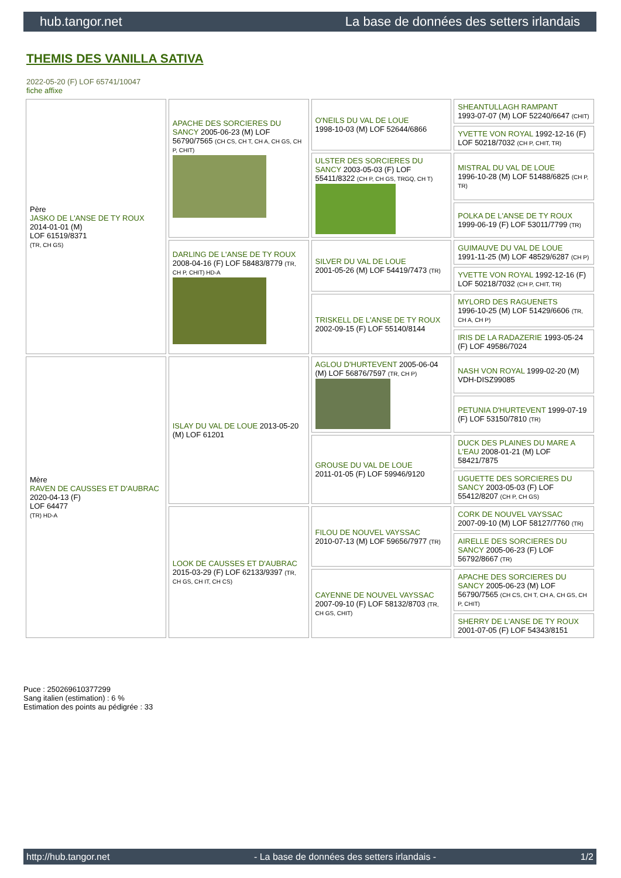hub.tangor.net La base de données des setters irlandais
THEMIS DES VANILLA SATIVA
2022-05-20 (F) LOF 65741/10047
fiche affixe
| Père JASKO DE L'ANSE DE TY ROUX 2014-01-01 (M) LOF 61519/8371 (TR, CH GS) | APACHE DES SORCIERES DU SANCY 2005-06-23 (M) LOF 56790/7565 (CH CS, CH T, CH A, CH GS, CH P, CHIT) | O'NEILS DU VAL DE LOUE 1998-10-03 (M) LOF 52644/6866 | SHEANTULLAGH RAMPANT 1993-07-07 (M) LOF 52240/6647 (CHIT) |
| | | | YVETTE VON ROYAL 1992-12-16 (F) LOF 50218/7032 (CH P, CHIT, TR) |
| | | ULSTER DES SORCIERES DU SANCY 2003-05-03 (F) LOF 55411/8322 (CH P, CH GS, TRGQ, CH T) | MISTRAL DU VAL DE LOUE 1996-10-28 (M) LOF 51488/6825 (CH P, TR) |
| | | | POLKA DE L'ANSE DE TY ROUX 1999-06-19 (F) LOF 53011/7799 (TR) |
| | DARLING DE L'ANSE DE TY ROUX 2008-04-16 (F) LOF 58483/8779 (TR, CH P, CHIT) HD-A | SILVER DU VAL DE LOUE 2001-05-26 (M) LOF 54419/7473 (TR) | GUIMAUVE DU VAL DE LOUE 1991-11-25 (M) LOF 48529/6287 (CH P) |
| | | | YVETTE VON ROYAL 1992-12-16 (F) LOF 50218/7032 (CH P, CHIT, TR) |
| | | TRISKELL DE L'ANSE DE TY ROUX 2002-09-15 (F) LOF 55140/8144 | MYLORD DES RAGUENETS 1996-10-25 (M) LOF 51429/6606 (TR, CH A, CH P) |
| | | | IRIS DE LA RADAZERIE 1993-05-24 (F) LOF 49586/7024 |
| Mère RAVEN DE CAUSSES ET D'AUBRAC 2020-04-13 (F) LOF 64477 (TR) HD-A | ISLAY DU VAL DE LOUE 2013-05-20 (M) LOF 61201 | AGLOU D'HURTEVENT 2005-06-04 (M) LOF 56876/7597 (TR, CH P) | NASH VON ROYAL 1999-02-20 (M) VDH-DISZ99085 |
| | | | PETUNIA D'HURTEVENT 1999-07-19 (F) LOF 53150/7810 (TR) |
| | | GROUSE DU VAL DE LOUE 2011-01-05 (F) LOF 59946/9120 | DUCK DES PLAINES DU MARE A L'EAU 2008-01-21 (M) LOF 58421/7875 |
| | | | UGUETTE DES SORCIERES DU SANCY 2003-05-03 (F) LOF 55412/8207 (CH P, CH GS) |
| | LOOK DE CAUSSES ET D'AUBRAC 2015-03-29 (F) LOF 62133/9397 (TR, CH GS, CH IT, CH CS) | FILOU DE NOUVEL VAYSSAC 2010-07-13 (M) LOF 59656/7977 (TR) | CORK DE NOUVEL VAYSSAC 2007-09-10 (M) LOF 58127/7760 (TR) |
| | | | AIRELLE DES SORCIERES DU SANCY 2005-06-23 (F) LOF 56792/8667 (TR) |
| | | CAYENNE DE NOUVEL VAYSSAC 2007-09-10 (F) LOF 58132/8703 (TR, CH GS, CHIT) | APACHE DES SORCIERES DU SANCY 2005-06-23 (M) LOF 56790/7565 (CH CS, CH T, CH A, CH GS, CH P, CHIT) |
| | | | SHERRY DE L'ANSE DE TY ROUX 2001-07-05 (F) LOF 54343/8151 |
Puce : 250269610377299
Sang italien (estimation) : 6 %
Estimation des points au pédigrée : 33
http://hub.tangor.net - La base de données des setters irlandais - 1/2